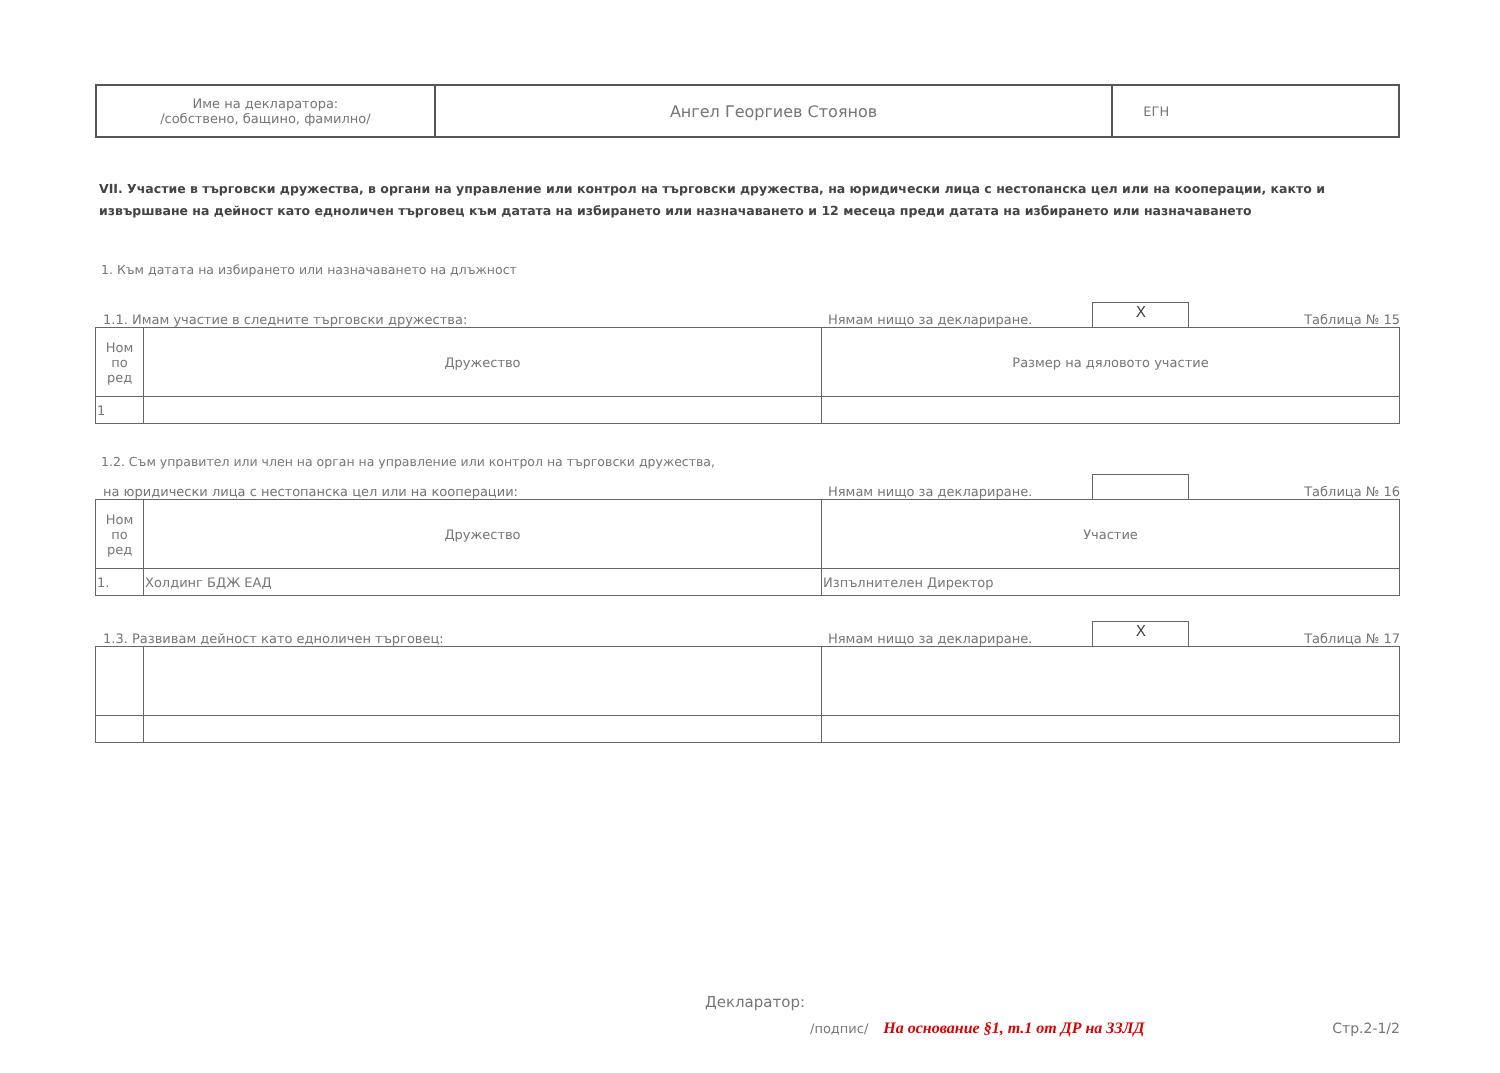| Име на декларатора: /собствено, бащино, фамилно/ | Ангел Георгиев Стоянов | ЕГН |
VII. Участие в търговски дружества, в органи на управление или контрол на търговски дружества, на юридически лица с нестопанска цел или на кооперации, както и извършване на дейност като едноличен търговец към датата на избирането или назначаването и 12 месеца преди датата на избирането или назначаването
1. Към датата на избирането или назначаването на длъжност
1.1. Имам участие в следните търговски дружества: Нямам нищо за деклариране.
X
Таблица № 15
| Ном по ред | Дружество | Размер на дяловото участие |
| --- | --- | --- |
| 1 | | |
1.2. Съм управител или член на орган на управление или контрол на търговски дружества,
на юридически лица с нестопанска цел или на кооперации: Нямам нищо за деклариране.
Таблица № 16
| Ном по ред | Дружество | Участие |
| --- | --- | --- |
| 1. | Холдинг БДЖ ЕАД | Изпълнителен Директор |
1.3. Развивам дейност като едноличен търговец: Нямам нищо за деклариране.
X
Таблица № 17
Декларатор:
/подпис/ На основание §1, т.1 от ДР на ЗЗЛД Стр.2-1/2